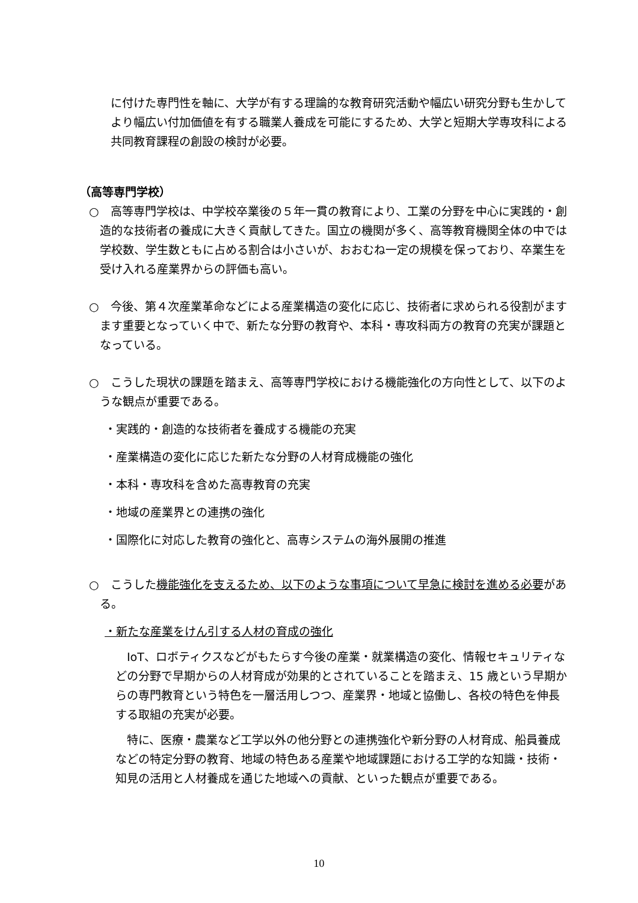に付けた専門性を軸に、大学が有する理論的な教育研究活動や幅広い研究分野も生かしてより幅広い付加価値を有する職業人養成を可能にするため、大学と短期大学専攻科による共同教育課程の創設の検討が必要。
（高等専門学校）
○　高等専門学校は、中学校卒業後の５年一貫の教育により、工業の分野を中心に実践的・創造的な技術者の養成に大きく貢献してきた。国立の機関が多く、高等教育機関全体の中では学校数、学生数ともに占める割合は小さいが、おおむね一定の規模を保っており、卒業生を受け入れる産業界からの評価も高い。
○　今後、第４次産業革命などによる産業構造の変化に応じ、技術者に求められる役割がますます重要となっていく中で、新たな分野の教育や、本科・専攻科両方の教育の充実が課題となっている。
○　こうした現状の課題を踏まえ、高等専門学校における機能強化の方向性として、以下のような観点が重要である。
・実践的・創造的な技術者を養成する機能の充実
・産業構造の変化に応じた新たな分野の人材育成機能の強化
・本科・専攻科を含めた高専教育の充実
・地域の産業界との連携の強化
・国際化に対応した教育の強化と、高専システムの海外展開の推進
○　こうした機能強化を支えるため、以下のような事項について早急に検討を進める必要がある。
・新たな産業をけん引する人材の育成の強化
　IoT、ロボティクスなどがもたらす今後の産業・就業構造の変化、情報セキュリティなどの分野で早期からの人材育成が効果的とされていることを踏まえ、15 歳という早期からの専門教育という特色を一層活用しつつ、産業界・地域と協働し、各校の特色を伸長する取組の充実が必要。
　特に、医療・農業など工学以外の他分野との連携強化や新分野の人材育成、船員養成などの特定分野の教育、地域の特色ある産業や地域課題における工学的な知識・技術・知見の活用と人材養成を通じた地域への貢献、といった観点が重要である。
10